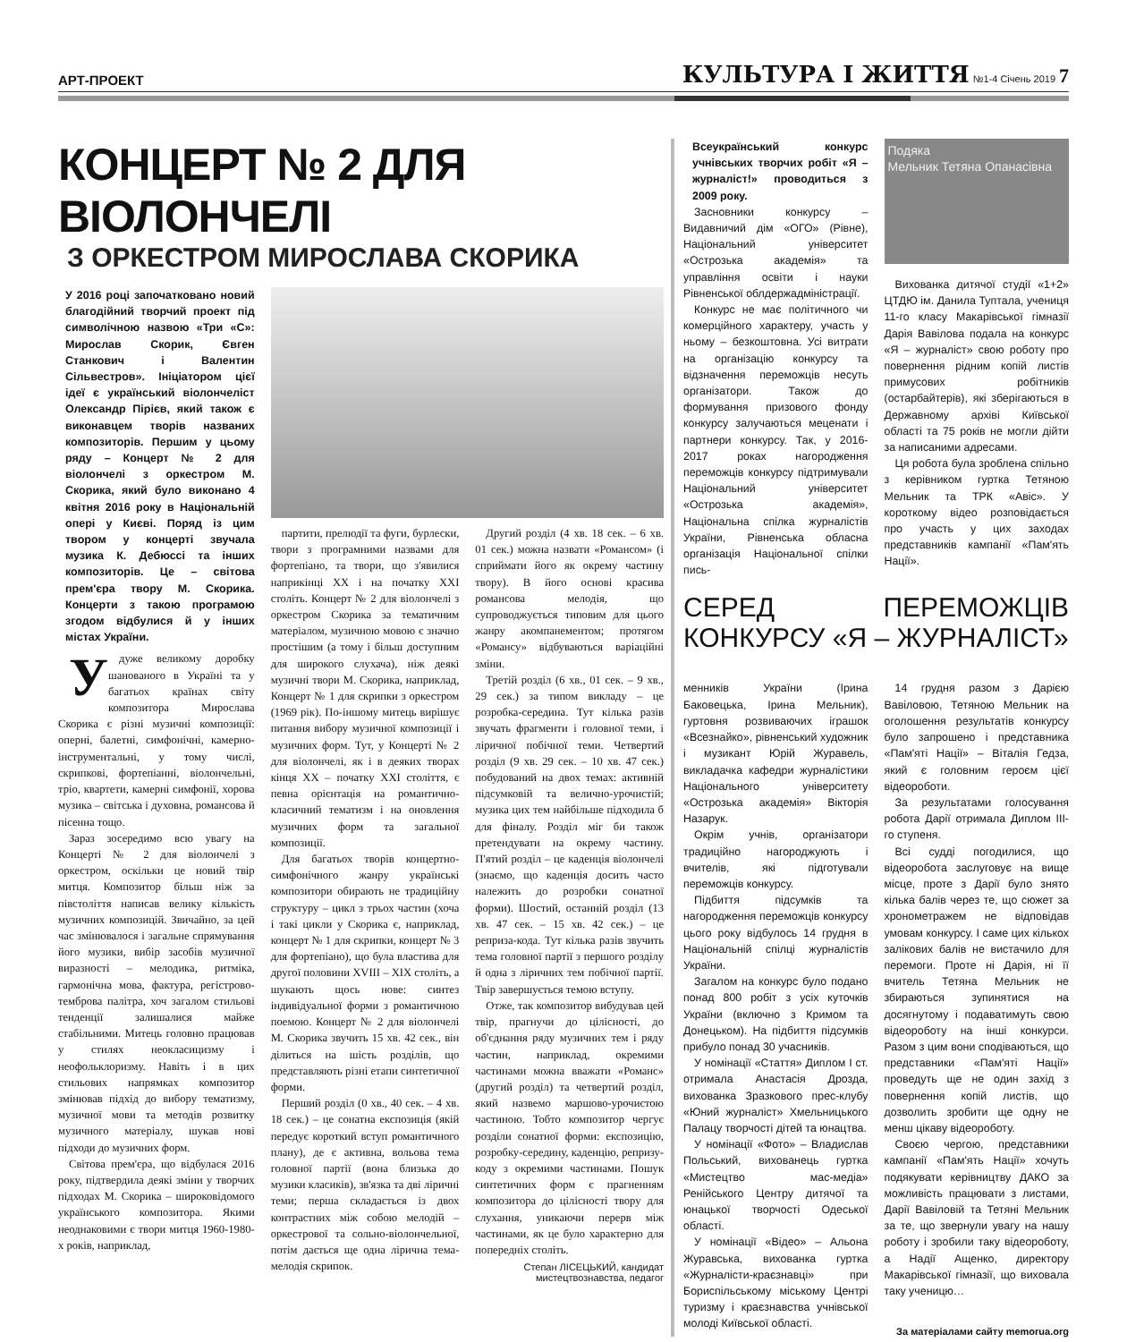АРТ-ПРОЕКТ КУЛЬТУРА І ЖИТТЯ №1-4 Січень 2019 7
КОНЦЕРТ № 2 ДЛЯ ВІОЛОНЧЕЛІ
З ОРКЕСТРОМ МИРОСЛАВА СКОРИКА
У 2016 році започатковано новий благодійний творчий проект під символічною назвою «Три «С»: Мирослав Скорик, Євген Станкович і Валентин Сільвестров». Ініціатором цієї ідеї є український віолончеліст Олександр Пірієв, який також є виконавцем творів названих композиторів. Першим у цьому ряду – Концерт № 2 для віолончелі з оркестром М. Скорика, який було виконано 4 квітня 2016 року в Національній опері у Києві. Поряд із цим твором у концерті звучала музика К. Дебюссі та інших композиторів. Це – світова прем'єра твору М. Скорика. Концерти з такою програмою згодом відбулися й у інших містах України.
У дуже великому доробку шанованого в Україні та у багатьох країнах світу композитора Мирослава Скорика є різні музичні композиції: оперні, балетні, симфонічні, камерно-інструментальні, у тому числі, скрипкові, фортепіанні, віолончельні, тріо, квартети, камерні симфонії, хорова музика – світська і духовна, романсова й пісенна тощо.
Зараз зосередимо всю увагу на Концерті № 2 для віолончелі з оркестром, оскільки це новий твір митця. Композитор більш ніж за півстоліття написав велику кількість музичних композицій. Звичайно, за цей час змінювалося і загальне спрямування його музики, вибір засобів музичної виразності – мелодика, ритміка, гармонічна мова, фактура, регістрово-темброва палітра, хоч загалом стильові тенденції залишалися майже стабільними. Митець головно працював у стилях неокласицизму і неофольклоризму. Навіть і в цих стильових напрямках композитор змінював підхід до вибору тематизму, музичної мови та методів розвитку музичного матеріалу, шукав нові підходи до музичних форм.
Світова прем'єра, що відбулася 2016 року, підтвердила деякі зміни у творчих підходах М. Скорика – широковідомого українського композитора. Якими неоднаковими є твори митця 1960-1980-х років, наприклад,
партити, прелюдії та фуги, бурлески, твори з програмними назвами для фортепіано, та твори, що з'явилися наприкінці XX і на початку XXI століть. Концерт № 2 для віолончелі з оркестром Скорика за тематичним матеріалом, музичною мовою є значно простішим (а тому і більш доступним для широкого слухача), ніж деякі музичні твори М. Скорика, наприклад, Концерт № 1 для скрипки з оркестром (1969 рік). По-іншому митець вирішує питання вибору музичної композиції і музичних форм. Тут, у Концерті № 2 для віолончелі, як і в деяких творах кінця XX – початку XXI століття, є певна орієнтація на романтично-класичний тематизм і на оновлення музичних форм та загальної композиції.
Для багатьох творів концертно-симфонічного жанру українські композитори обирають не традиційну структуру – цикл з трьох частин (хоча і такі цикли у Скорика є, наприклад, концерт № 1 для скрипки, концерт № 3 для фортепіано), що була властива для другої половини XVIII – XIX століть, а шукають щось нове: синтез індивідуальної форми з романтичною поемою. Концерт № 2 для віолончелі М. Скорика звучить 15 хв. 42 сек., він ділиться на шість розділів, що представляють різні етапи синтетичної форми.
Перший розділ (0 хв., 40 сек. – 4 хв. 18 сек.) – це сонатна експозиція (якій передує короткий вступ романтичного плану), де є активна, вольова тема головної партії (вона близька до музики класиків), зв'язка та дві ліричні теми; перша складається із двох контрастних між собою мелодій – оркестрової та сольно-віолончельної, потім дається ще одна лірична тема-мелодія скрипок.
Другий розділ (4 хв. 18 сек. – 6 хв. 01 сек.) можна назвати «Романсом» (і сприймати його як окрему частину твору). В його основі красива романсова мелодія, що супроводжується типовим для цього жанру акомпанементом; протягом «Романсу» відбуваються варіаційні зміни.
Третій розділ (6 хв., 01 сек. – 9 хв., 29 сек.) за типом викладу – це розробка-середина. Тут кілька разів звучать фрагменти і головної теми, і ліричної побічної теми. Четвертий розділ (9 хв. 29 сек. – 10 хв. 47 сек.) побудований на двох темах: активній підсумковій та велично-урочистій; музика цих тем найбільше підходила б для фіналу. Розділ міг би також претендувати на окрему частину. П'ятий розділ – це каденція віолончелі (знаємо, що каденція досить часто належить до розробки сонатної форми). Шостий, останній розділ (13 хв. 47 сек. – 15 хв. 42 сек.) – це реприза-кода. Тут кілька разів звучить тема головної партії з першого розділу й одна з ліричних тем побічної партії. Твір завершується темою вступу.
Отже, так композитор вибудував цей твір, прагнучи до цілісності, до об'єднання ряду музичних тем і ряду частин, наприклад, окремими частинами можна вважати «Романс» (другий розділ) та четвертий розділ, який назвемо маршово-урочистою частиною. Тобто композитор чергує розділи сонатної форми: експозицію, розробку-середину, каденцію, репризу-коду з окремими частинами. Пошук синтетичних форм є прагненням композитора до цілісності твору для слухання, уникаючи перерв між частинами, як це було характерно для попередніх століть.
Степан ЛІСЕЦЬКИЙ, кандидат мистецтвознавства, педагог
Всеукраїнський конкурс учнівських творчих робіт «Я – журналіст!» проводиться з 2009 року.
Засновники конкурсу – Видавничий дім «ОГО» (Рівне), Національний університет «Острозька академія» та управління освіти і науки Рівненської облдержадміністрації.
Конкурс не має політичного чи комерційного характеру, участь у ньому – безкоштовна. Усі витрати на організацію конкурсу та відзначення переможців несуть організатори. Також до формування призового фонду конкурсу залучаються меценати і партнери конкурсу. Так, у 2016-2017 роках нагородження переможців конкурсу підтримували Національний університет «Острозька академія», Національна спілка журналістів України, Рівненська обласна організація Національної спілки пись-
Подяка
Мельник Тетяна Опанасівна
Вихованка дитячої студії «1+2» ЦТДЮ ім. Данила Туптала, учениця 11-го класу Макарівської гімназії Дарія Вавілова подала на конкурс «Я – журналіст» свою роботу про повернення рідним копій листів примусових робітників (остарбайтерів), які зберігаються в Державному архіві Київської області та 75 років не могли дійти за написаними адресами.
Ця робота була зроблена спільно з керівником гуртка Тетяною Мельник та ТРК «Авіс». У короткому відео розповідається про участь у цих заходах представників кампанії «Пам'ять Нації».
СЕРЕД ПЕРЕМОЖЦІВ КОНКУРСУ «Я – ЖУРНАЛІСТ»
менників України (Ірина Баковецька, Ірина Мельник), гуртовня розвиваючих іграшок «Всезнайко», рівненський художник і музикант Юрій Журавель, викладачка кафедри журналістики Національного університету «Острозька академія» Вікторія Назарук.
Окрім учнів, організатори традиційно нагороджують і вчителів, які підготували переможців конкурсу.
Підбиття підсумків та нагородження переможців конкурсу цього року відбулось 14 грудня в Національній спілці журналістів України.
Загалом на конкурс було подано понад 800 робіт з усіх куточків України (включно з Кримом та Донецьком). На підбиття підсумків прибуло понад 30 учасників.
У номінації «Стаття» Диплом І ст. отримала Анастасія Дрозда, вихованка Зразкового прес-клубу «Юний журналіст» Хмельницького Палацу творчості дітей та юнацтва.
У номінації «Фото» – Владислав Польський, вихованець гуртка «Мистецтво мас-медіа» Ренійського Центру дитячої та юнацької творчості Одеської області.
У номінації «Відео» – Альона Журавська, вихованка гуртка «Журналісти-краєзнавці» при Бориспільському міському Центрі туризму і краєзнавства учнівської молоді Київської області.
14 грудня разом з Дарією Вавіловою, Тетяною Мельник на оголошення результатів конкурсу було запрошено і представника «Пам'яті Нації» – Віталія Гедза, який є головним героєм цієї відеороботи.
За результатами голосування робота Дарії отримала Диплом III-го ступеня.
Всі судді погодилися, що відеоробота заслуговує на вище місце, проте з Дарії було знято кілька балів через те, що сюжет за хронометражем не відповідав умовам конкурсу. І саме цих кількох залікових балів не вистачило для перемоги. Проте ні Дарія, ні її вчитель Тетяна Мельник не збираються зупинятися на досягнутому і подаватимуть свою відеороботу на інші конкурси. Разом з цим вони сподіваються, що представники «Пам'яті Нації» проведуть ще не один захід з повернення копій листів, що дозволить зробити ще одну не менш цікаву відеороботу.
Своєю чергою, представники кампанії «Пам'ять Нації» хочуть подякувати керівництву ДАКО за можливість працювати з листами, Дарії Вавіловій та Тетяні Мельник за те, що звернули увагу на нашу роботу і зробили таку відеороботу, а Надії Ащенко, директору Макарівської гімназії, що виховала таку ученицю…
За матеріалами сайту memorua.org